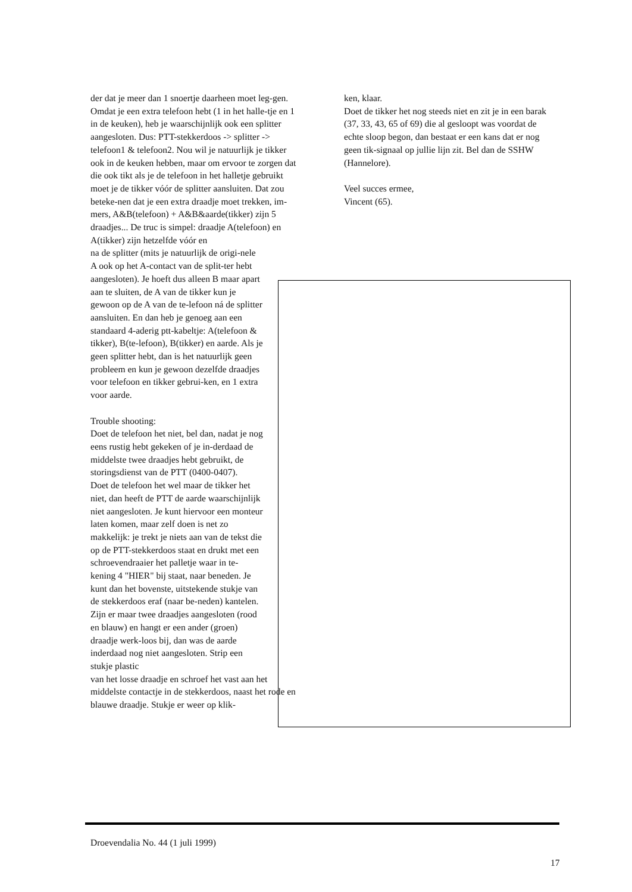der dat je meer dan 1 snoertje daarheen moet leg-gen.
Omdat je een extra telefoon hebt (1 in het halle-tje en 1 in de keuken), heb je waarschijnlijk ook een splitter aangesloten. Dus: PTT-stekkerdoos -> splitter -> telefoon1 & telefoon2. Nou wil je natuurlijk je tikker ook in de keuken hebben, maar om ervoor te zorgen dat die ook tikt als je de telefoon in het halletje gebruikt moet je de tikker vóór de splitter aansluiten. Dat zou beteke-nen dat je een extra draadje moet trekken, im-mers, A&B(telefoon) + A&B&aarde(tikker) zijn 5 draadjes... De truc is simpel: draadje A(telefoon) en A(tikker) zijn hetzelfde vóór en
na de splitter (mits je natuurlijk de origi-nele A ook op het A-contact van de split-ter hebt aangesloten). Je hoeft dus alleen B maar apart aan te sluiten, de A van de tikker kun je gewoon op de A van de te-lefoon ná de splitter aansluiten. En dan heb je genoeg aan een standaard 4-aderig ptt-kabeltje: A(telefoon & tikker), B(te-lefoon), B(tikker) en aarde. Als je geen splitter hebt, dan is het natuurlijk geen probleem en kun je gewoon dezelfde draadjes voor telefoon en tikker gebrui-ken, en 1 extra voor aarde.
Trouble shooting:
Doet de telefoon het niet, bel dan, nadat je nog eens rustig hebt gekeken of je in-derdaad de middelste twee draadjes hebt gebruikt, de storingsdienst van de PTT (0400-0407).
Doet de telefoon het wel maar de tikker het niet, dan heeft de PTT de aarde waarschijnlijk niet aangesloten. Je kunt hiervoor een monteur laten komen, maar zelf doen is net zo makkelijk: je trekt je niets aan van de tekst die op de PTT-stekkerdoos staat en drukt met een schroevendraaier het palletje waar in te-kening 4 "HIER" bij staat, naar beneden. Je kunt dan het bovenste, uitstekende stukje van de stekkerdoos eraf (naar be-neden) kantelen. Zijn er maar twee draadjes aangesloten (rood en blauw) en hangt er een ander (groen) draadje werk-loos bij, dan was de aarde inderdaad nog niet aangesloten. Strip een stukje plastic
van het losse draadje en schroef het vast aan het middelste contactje in de stekkerdoos, naast het rode en blauwe draadje. Stukje er weer op klik-
ken, klaar.
Doet de tikker het nog steeds niet en zit je in een barak (37, 33, 43, 65 of 69) die al gesloopt was voordat de echte sloop begon, dan bestaat er een kans dat er nog geen tik-signaal op jullie lijn zit. Bel dan de SSHW (Hannelore).
Veel succes ermee,
Vincent (65).
Droevendalia No. 44 (1 juli 1999)
17